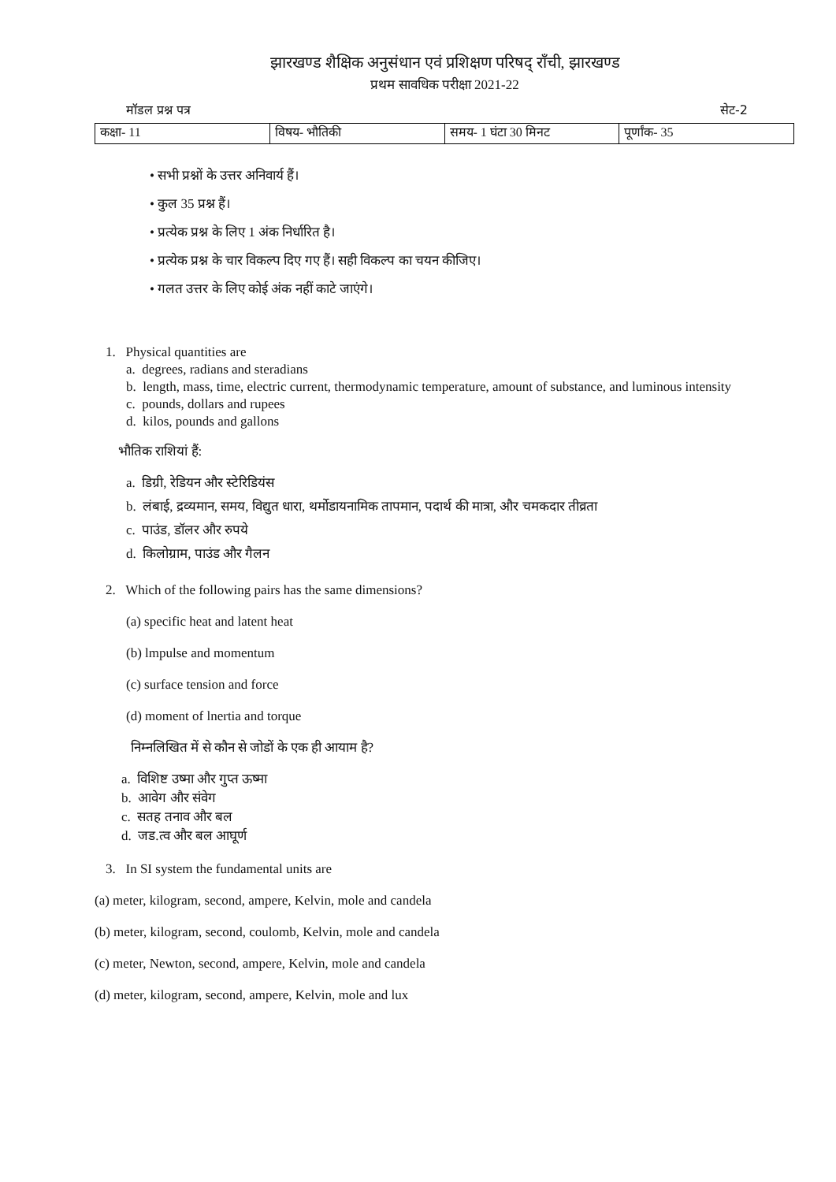झारखण्ड शैक्षिक अनुसंधान एवं प्रशिक्षण परिषद् राँची, झारखण्ड
प्रथम सावधिक परीक्षा 2021-22
मॉडल प्रश्न पत्र सेट-2
| कक्षा- 11 | विषय- भौतिकी | समय- 1 घंटा 30 मिनट | पूर्णांक- 35 |
• सभी प्रश्नों के उत्तर अनिवार्य हैं।
• कुल 35 प्रश्न हैं।
• प्रत्येक प्रश्न के लिए 1 अंक निर्धारित है।
• प्रत्येक प्रश्न के चार विकल्प दिए गए हैं। सही विकल्प का चयन कीजिए।
• गलत उत्तर के लिए कोई अंक नहीं काटे जाएंगे।
1. Physical quantities are
a. degrees, radians and steradians
b. length, mass, time, electric current, thermodynamic temperature, amount of substance, and luminous intensity
c. pounds, dollars and rupees
d. kilos, pounds and gallons
भौतिक राशियां हैं:
a. डिग्री, रेडियन और स्टेरिडियंस
b. लंबाई, द्रव्यमान, समय, विद्युत धारा, थर्मोडायनामिक तापमान, पदार्थ की मात्रा, और चमकदार तीव्रता
c. पाउंड, डॉलर और रुपये
d. किलोग्राम, पाउंड और गैलन
2. Which of the following pairs has the same dimensions?
(a) specific heat and latent heat
(b) lmpulse and momentum
(c) surface tension and force
(d) moment of lnertia and torque
निम्नलिखित में से कौन से जोडों के एक ही आयाम है?
a. विशिष्ट उष्मा और गुप्त ऊष्मा
b. आवेग और संवेग
c. सतह तनाव और बल
d. जड.त्व और बल आघूर्ण
3. In SI system the fundamental units are
(a) meter, kilogram, second, ampere, Kelvin, mole and candela
(b) meter, kilogram, second, coulomb, Kelvin, mole and candela
(c) meter, Newton, second, ampere, Kelvin, mole and candela
(d) meter, kilogram, second, ampere, Kelvin, mole and lux